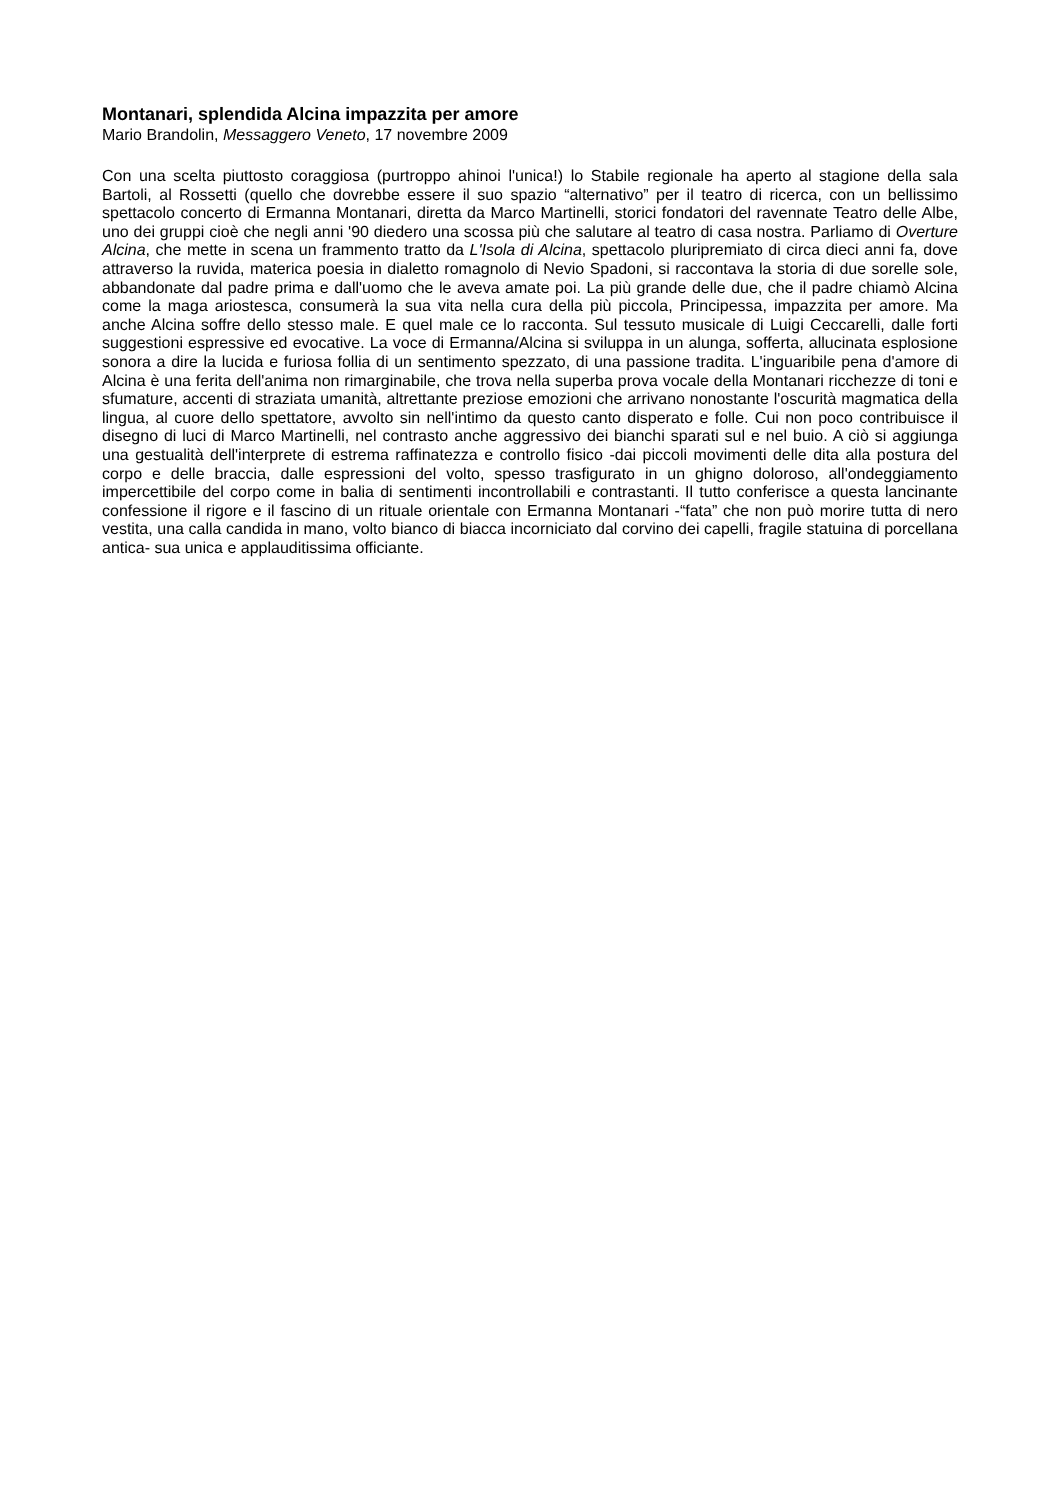Montanari, splendida Alcina impazzita per amore
Mario Brandolin, Messaggero Veneto, 17 novembre 2009
Con una scelta piuttosto coraggiosa (purtroppo ahinoi l'unica!) lo Stabile regionale ha aperto al stagione della sala Bartoli, al Rossetti (quello che dovrebbe essere il suo spazio “alternativo” per il teatro di ricerca, con un bellissimo spettacolo concerto di Ermanna Montanari, diretta da Marco Martinelli, storici fondatori del ravennate Teatro delle Albe, uno dei gruppi cioè che negli anni '90 diedero una scossa più che salutare al teatro di casa nostra. Parliamo di Overture Alcina, che mette in scena un frammento tratto da L'Isola di Alcina, spettacolo pluripremiato di circa dieci anni fa, dove attraverso la ruvida, materica poesia in dialetto romagnolo di Nevio Spadoni, si raccontava la storia di due sorelle sole, abbandonate dal padre prima e dall'uomo che le aveva amate poi. La più grande delle due, che il padre chiamò Alcina come la maga ariostesca, consumerà la sua vita nella cura della più piccola, Principessa, impazzita per amore. Ma anche Alcina soffre dello stesso male. E quel male ce lo racconta. Sul tessuto musicale di Luigi Ceccarelli, dalle forti suggestioni espressive ed evocative. La voce di Ermanna/Alcina si sviluppa in un alunga, sofferta, allucinata esplosione sonora a dire la lucida e furiosa follia di un sentimento spezzato, di una passione tradita. L'inguaribile pena d'amore di Alcina è una ferita dell'anima non rimarginabile, che trova nella superba prova vocale della Montanari ricchezze di toni e sfumature, accenti di straziata umanità, altrettante preziose emozioni che arrivano nonostante l'oscurità magmatica della lingua, al cuore dello spettatore, avvolto sin nell'intimo da questo canto disperato e folle. Cui non poco contribuisce il disegno di luci di Marco Martinelli, nel contrasto anche aggressivo dei bianchi sparati sul e nel buio. A ciò si aggiunga una gestualità dell'interprete di estrema raffinatezza e controllo fisico -dai piccoli movimenti delle dita alla postura del corpo e delle braccia, dalle espressioni del volto, spesso trasfigurato in un ghigno doloroso, all'ondeggiamento impercettibile del corpo come in balia di sentimenti incontrollabili e contrastanti. Il tutto conferisce a questa lancinante confessione il rigore e il fascino di un rituale orientale con Ermanna Montanari -“fata” che non può morire tutta di nero vestita, una calla candida in mano, volto bianco di biacca incorniciato dal corvino dei capelli, fragile statuina di porcellana antica- sua unica e applauditissima officiante.